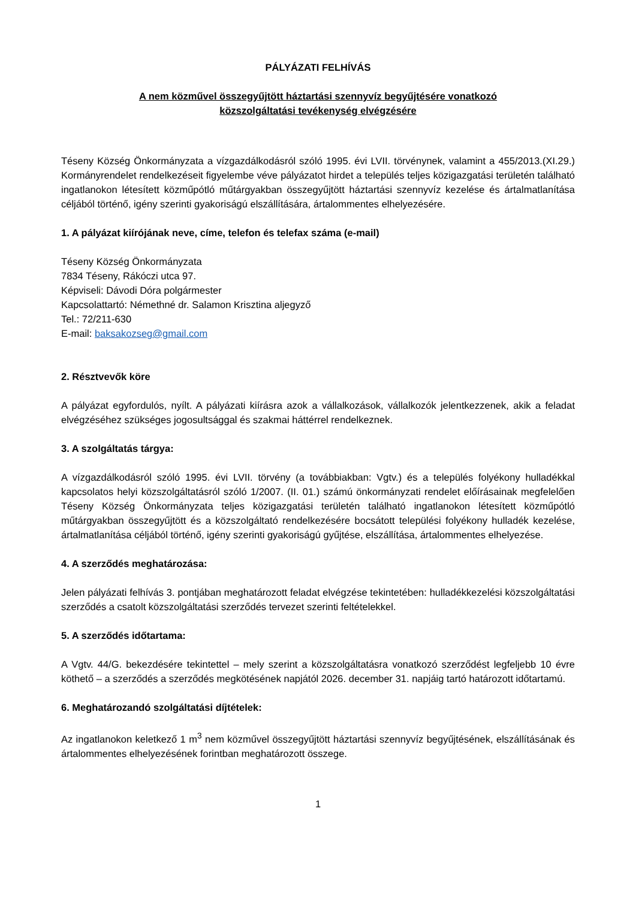PÁLYÁZATI FELHÍVÁS
A nem közművel összegyűjtött háztartási szennyvíz begyűjtésére vonatkozó
közszolgáltatási tevékenység elvégzésére
Téseny Község Önkormányzata a vízgazdálkodásról szóló 1995. évi LVII. törvénynek, valamint a 455/2013.(XI.29.) Kormányrendelet rendelkezéseit figyelembe véve pályázatot hirdet a település teljes közigazgatási területén található ingatlanokon létesített közműpótló műtárgyakban összegyűjtött háztartási szennyvíz kezelése és ártalmatlanítása céljából történő, igény szerinti gyakoriságú elszállítására, ártalommentes elhelyezésére.
1. A pályázat kiírójának neve, címe, telefon és telefax száma (e-mail)
Téseny Község Önkormányzata
7834 Téseny, Rákóczi utca 97.
Képviseli: Dávodi Dóra polgármester
Kapcsolattartó: Némethné dr. Salamon Krisztina aljegyző
Tel.: 72/211-630
E-mail: baksakozseg@gmail.com
2. Résztvevők köre
A pályázat egyfordulós, nyílt. A pályázati kiírásra azok a vállalkozások, vállalkozók jelentkezzenek, akik a feladat elvégzéséhez szükséges jogosultsággal és szakmai háttérrel rendelkeznek.
3. A szolgáltatás tárgya:
A vízgazdálkodásról szóló 1995. évi LVII. törvény (a továbbiakban: Vgtv.) és a település folyékony hulladékkal kapcsolatos helyi közszolgáltatásról szóló 1/2007. (II. 01.) számú önkormányzati rendelet előírásainak megfelelően Téseny Község Önkormányzata teljes közigazgatási területén található ingatlanokon létesített közműpótló műtárgyakban összegyűjtött és a közszolgáltató rendelkezésére bocsátott települési folyékony hulladék kezelése, ártalmatlanítása céljából történő, igény szerinti gyakoriságú gyűjtése, elszállítása, ártalommentes elhelyezése.
4. A szerződés meghatározása:
Jelen pályázati felhívás 3. pontjában meghatározott feladat elvégzése tekintetében: hulladékkezelési közszolgáltatási szerződés a csatolt közszolgáltatási szerződés tervezet szerinti feltételekkel.
5. A szerződés időtartama:
A Vgtv. 44/G. bekezdésére tekintettel – mely szerint a közszolgáltatásra vonatkozó szerződést legfeljebb 10 évre köthető – a szerződés a szerződés megkötésének napjától 2026. december 31. napjáig tartó határozott időtartamú.
6. Meghatározandó szolgáltatási díjtételek:
Az ingatlanokon keletkező 1 m<sup>3</sup> nem közművel összegyűjtött háztartási szennyvíz begyűjtésének, elszállításának és ártalommentes elhelyezésének forintban meghatározott összege.
1